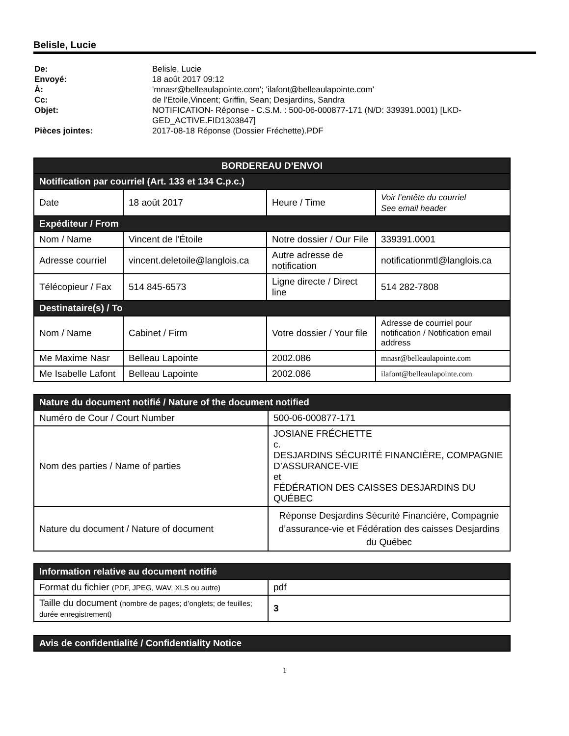Belisle, Lucie
De: Belisle, Lucie Envoyé: 18 août 2017 09:12 À: 'mnasr@belleaulapointe.com'; 'ilafont@belleaulapointe.com' Cc: de l'Etoile,Vincent; Griffin, Sean; Desjardins, Sandra Objet: NOTIFICATION- Réponse - C.S.M. : 500-06-000877-171 (N/D: 339391.0001) [LKD-GED_ACTIVE.FID1303847] Pièces jointes: 2017-08-18 Réponse (Dossier Fréchette).PDF
| BORDEREAU D’ENVOI | | | |
| --- | --- | --- | --- |
| Notification par courriel (Art. 133 et 134 C.p.c.) | | | |
| Date | 18 août 2017 | Heure / Time | Voir l’entête du courriel See email header |
| Expéditeur / From | | | |
| Nom / Name | Vincent de l’Étoile | Notre dossier / Our File | 339391.0001 |
| Adresse courriel | vincent.deletoile@langlois.ca | Autre adresse de notification | notificationmtl@langlois.ca |
| Télécopieur / Fax | 514 845-6573 | Ligne directe / Direct line | 514 282-7808 |
| Destinataire(s) / To | | | |
| Nom / Name | Cabinet / Firm | Votre dossier / Your file | Adresse de courriel pour notification / Notification email address |
| Me Maxime Nasr | Belleau Lapointe | 2002.086 | mnasr@belleaulapointe.com |
| Me Isabelle Lafont | Belleau Lapointe | 2002.086 | ilafont@belleaulapointe.com |
| Nature du document notifié / Nature of the document notified | |
| --- | --- |
| Numéro de Cour / Court Number | 500-06-000877-171 |
| Nom des parties / Name of parties | JOSIANE FRÉCHETTE c. DESJARDINS SÉCURITÉ FINANCIÈRE, COMPAGNIE D’ASSURANCE-VIE et FÉDÉRATION DES CAISSES DESJARDINS DU QUÉBEC |
| Nature du document / Nature of document | Réponse Desjardins Sécurité Financière, Compagnie d’assurance-vie et Fédération des caisses Desjardins du Québec |
| Information relative au document notifié | |
| --- | --- |
| Format du fichier (PDF, JPEG, WAV, XLS ou autre) | pdf |
| Taille du document (nombre de pages; d’onglets; de feuilles; durée enregistrement) | 3 |
| Avis de confidentialité / Confidentiality Notice |
| --- |
1